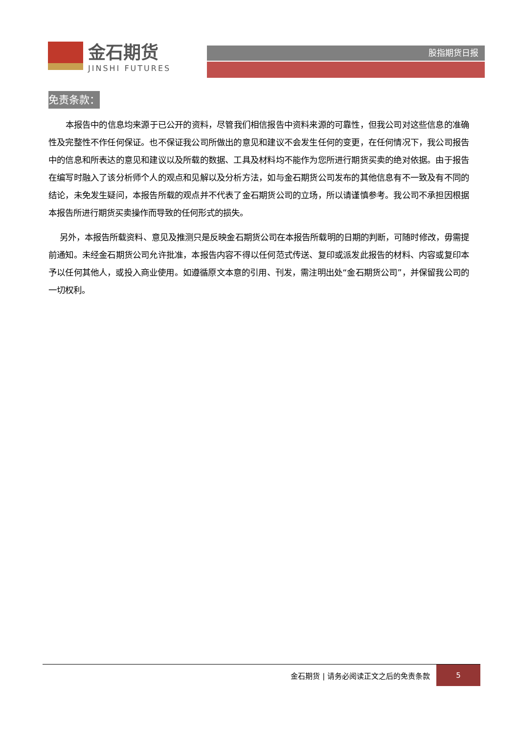金石期货
JINSHI FUTURES
股指期货日报
免责条款：
本报告中的信息均来源于已公开的资料，尽管我们相信报告中资料来源的可靠性，但我公司对这些信息的准确性及完整性不作任何保证。也不保证我公司所做出的意见和建议不会发生任何的变更，在任何情况下，我公司报告中的信息和所表达的意见和建议以及所载的数据、工具及材料均不能作为您所进行期货买卖的绝对依据。由于报告在编写时融入了该分析师个人的观点和见解以及分析方法，如与金石期货公司发布的其他信息有不一致及有不同的结论，未免发生疑问，本报告所载的观点并不代表了金石期货公司的立场，所以请谨慎参考。我公司不承担因根据本报告所进行期货买卖操作而导致的任何形式的损失。
另外，本报告所载资料、意见及推测只是反映金石期货公司在本报告所载明的日期的判断，可随时修改，毋需提前通知。未经金石期货公司允许批准，本报告内容不得以任何范式传送、复印或派发此报告的材料、内容或复印本予以任何其他人，或投入商业使用。如遵循原文本意的引用、刊发，需注明出处“金石期货公司”，并保留我公司的一切权利。
金石期货 | 请务必阅读正文之后的免责条款
5